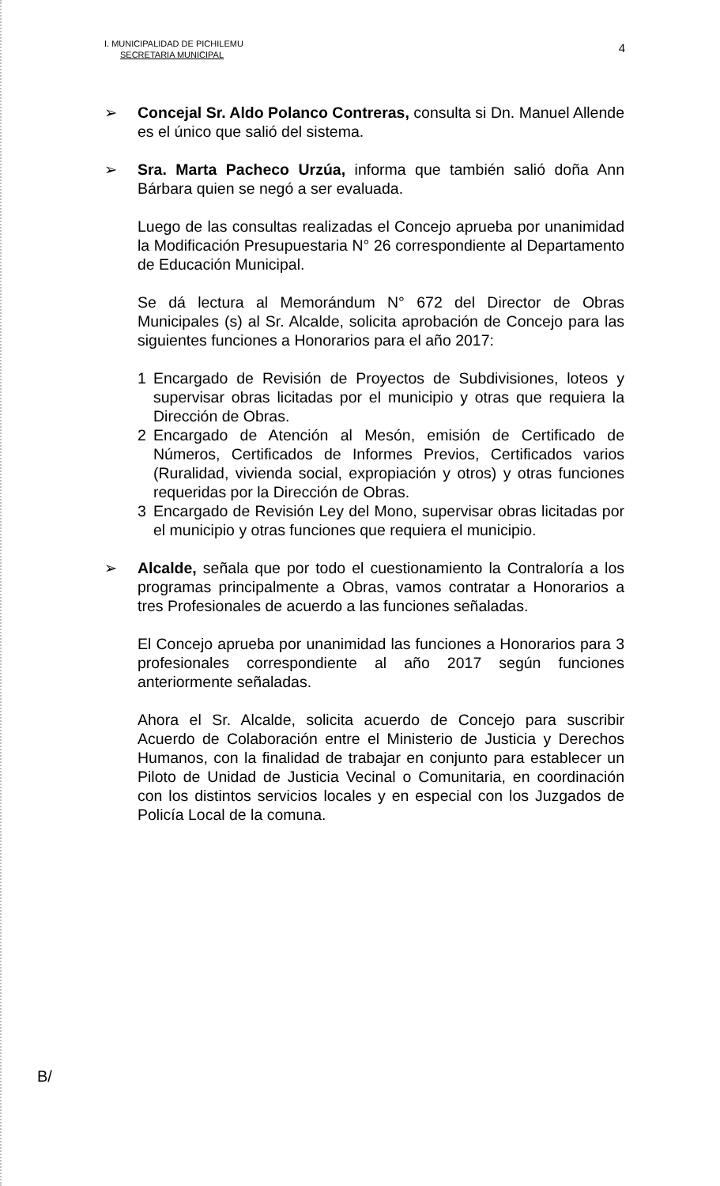I. MUNICIPALIDAD DE PICHILEMU
SECRETARIA MUNICIPAL
4
➢ Concejal Sr. Aldo Polanco Contreras, consulta si Dn. Manuel Allende es el único que salió del sistema.
➢ Sra. Marta Pacheco Urzúa, informa que también salió doña Ann Bárbara quien se negó a ser evaluada.
Luego de las consultas realizadas el Concejo aprueba por unanimidad la Modificación Presupuestaria N° 26 correspondiente al Departamento de Educación Municipal.
Se dá lectura al Memorándum N° 672 del Director de Obras Municipales (s) al Sr. Alcalde, solicita aprobación de Concejo para las siguientes funciones a Honorarios para el año 2017:
1 Encargado de Revisión de Proyectos de Subdivisiones, loteos y supervisar obras licitadas por el municipio y otras que requiera la Dirección de Obras.
2 Encargado de Atención al Mesón, emisión de Certificado de Números, Certificados de Informes Previos, Certificados varios (Ruralidad, vivienda social, expropiación y otros) y otras funciones requeridas por la Dirección de Obras.
3 Encargado de Revisión Ley del Mono, supervisar obras licitadas por el municipio y otras funciones que requiera el municipio.
➢ Alcalde, señala que por todo el cuestionamiento la Contraloría a los programas principalmente a Obras, vamos contratar a Honorarios a tres Profesionales de acuerdo a las funciones señaladas.
El Concejo aprueba por unanimidad las funciones a Honorarios para 3 profesionales correspondiente al año 2017 según funciones anteriormente señaladas.
Ahora el Sr. Alcalde, solicita acuerdo de Concejo para suscribir Acuerdo de Colaboración entre el Ministerio de Justicia y Derechos Humanos, con la finalidad de trabajar en conjunto para establecer un Piloto de Unidad de Justicia Vecinal o Comunitaria, en coordinación con los distintos servicios locales y en especial con los Juzgados de Policía Local de la comuna.
B/